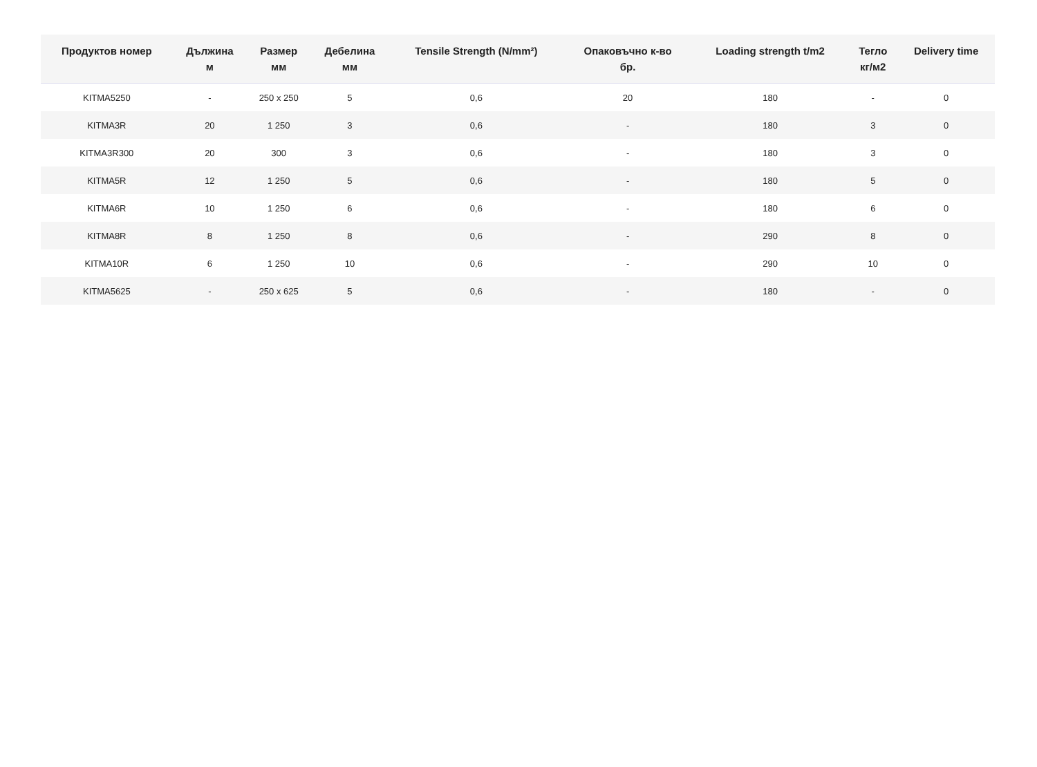| Продуктов номер | Дължина м | Размер мм | Дебелина мм | Tensile Strength (N/mm²) | Опаковъчно к-во бр. | Loading strength t/m2 | Тегло кг/м2 | Delivery time |
| --- | --- | --- | --- | --- | --- | --- | --- | --- |
| KITMA5250 | - | 250 x 250 | 5 | 0,6 | 20 | 180 | - | 0 |
| KITMA3R | 20 | 1 250 | 3 | 0,6 | - | 180 | 3 | 0 |
| KITMA3R300 | 20 | 300 | 3 | 0,6 | - | 180 | 3 | 0 |
| KITMA5R | 12 | 1 250 | 5 | 0,6 | - | 180 | 5 | 0 |
| KITMA6R | 10 | 1 250 | 6 | 0,6 | - | 180 | 6 | 0 |
| KITMA8R | 8 | 1 250 | 8 | 0,6 | - | 290 | 8 | 0 |
| KITMA10R | 6 | 1 250 | 10 | 0,6 | - | 290 | 10 | 0 |
| KITMA5625 | - | 250 x 625 | 5 | 0,6 | - | 180 | - | 0 |